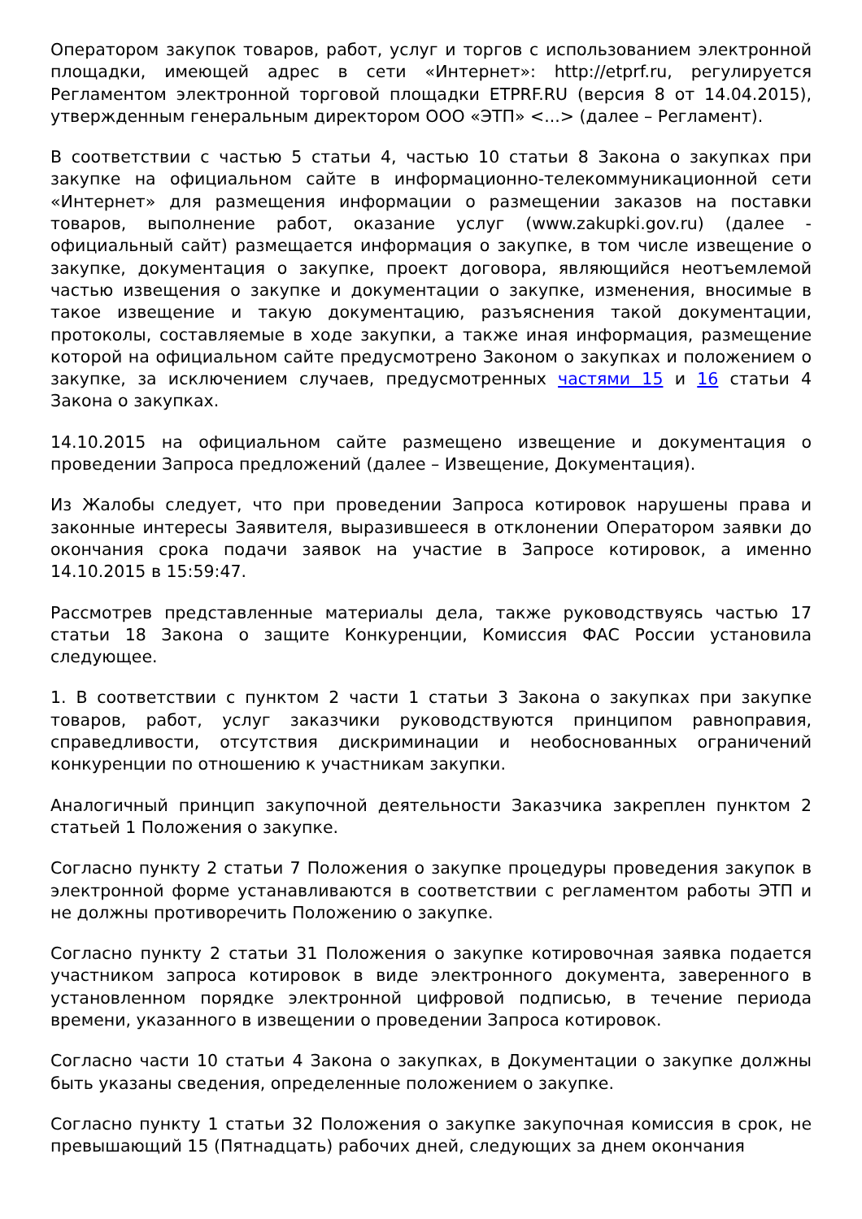Оператором закупок товаров, работ, услуг и торгов с использованием электронной площадки, имеющей адрес в сети «Интернет»: http://etprf.ru, регулируется Регламентом электронной торговой площадки ETPRF.RU (версия 8 от 14.04.2015), утвержденным генеральным директором ООО «ЭТП» <...> (далее – Регламент).
В соответствии с частью 5 статьи 4, частью 10 статьи 8 Закона о закупках при закупке на официальном сайте в информационно-телекоммуникационной сети «Интернет» для размещения информации о размещении заказов на поставки товаров, выполнение работ, оказание услуг (www.zakupki.gov.ru) (далее - официальный сайт) размещается информация о закупке, в том числе извещение о закупке, документация о закупке, проект договора, являющийся неотъемлемой частью извещения о закупке и документации о закупке, изменения, вносимые в такое извещение и такую документацию, разъяснения такой документации, протоколы, составляемые в ходе закупки, а также иная информация, размещение которой на официальном сайте предусмотрено Законом о закупках и положением о закупке, за исключением случаев, предусмотренных частями 15 и 16 статьи 4 Закона о закупках.
14.10.2015 на официальном сайте размещено извещение и документация о проведении Запроса предложений (далее – Извещение, Документация).
Из Жалобы следует, что при проведении Запроса котировок нарушены права и законные интересы Заявителя, выразившееся в отклонении Оператором заявки до окончания срока подачи заявок на участие в Запросе котировок, а именно 14.10.2015 в 15:59:47.
Рассмотрев представленные материалы дела, также руководствуясь частью 17 статьи 18 Закона о защите Конкуренции, Комиссия ФАС России установила следующее.
1. В соответствии с пунктом 2 части 1 статьи 3 Закона о закупках при закупке товаров, работ, услуг заказчики руководствуются принципом равноправия, справедливости, отсутствия дискриминации и необоснованных ограничений конкуренции по отношению к участникам закупки.
Аналогичный принцип закупочной деятельности Заказчика закреплен пунктом 2 статьей 1 Положения о закупке.
Согласно пункту 2 статьи 7 Положения о закупке процедуры проведения закупок в электронной форме устанавливаются в соответствии с регламентом работы ЭТП и не должны противоречить Положению о закупке.
Согласно пункту 2 статьи 31 Положения о закупке котировочная заявка подается участником запроса котировок в виде электронного документа, заверенного в установленном порядке электронной цифровой подписью, в течение периода времени, указанного в извещении о проведении Запроса котировок.
Согласно части 10 статьи 4 Закона о закупках, в Документации о закупке должны быть указаны сведения, определенные положением о закупке.
Согласно пункту 1 статьи 32 Положения о закупке закупочная комиссия в срок, не превышающий 15 (Пятнадцать) рабочих дней, следующих за днем окончания